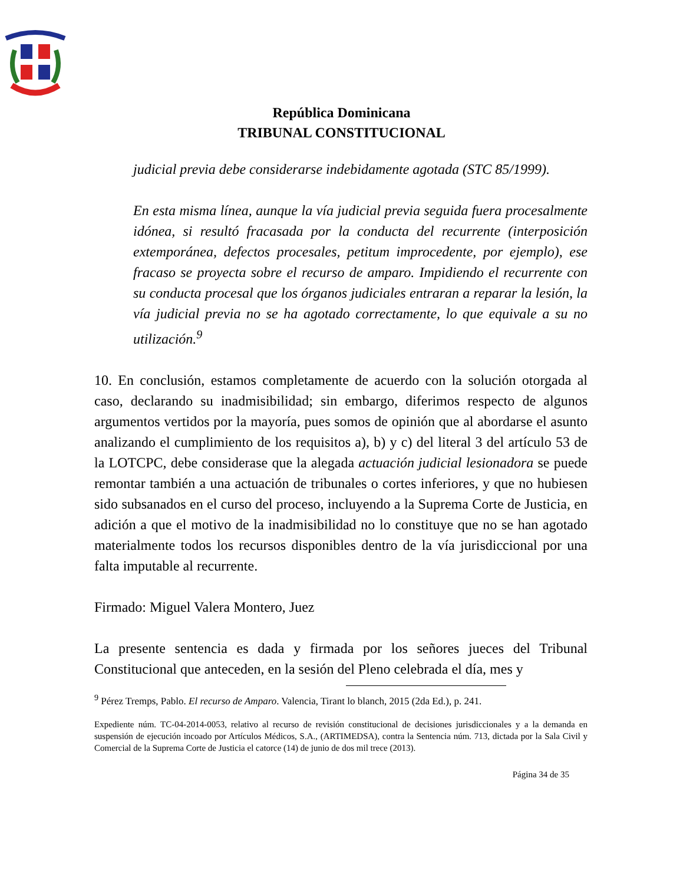República Dominicana
TRIBUNAL CONSTITUCIONAL
judicial previa debe considerarse indebidamente agotada (STC 85/1999).
En esta misma línea, aunque la vía judicial previa seguida fuera procesalmente idónea, si resultó fracasada por la conducta del recurrente (interposición extemporánea, defectos procesales, petitum improcedente, por ejemplo), ese fracaso se proyecta sobre el recurso de amparo. Impidiendo el recurrente con su conducta procesal que los órganos judiciales entraran a reparar la lesión, la vía judicial previa no se ha agotado correctamente, lo que equivale a su no utilización.<sup>9</sup>
10. En conclusión, estamos completamente de acuerdo con la solución otorgada al caso, declarando su inadmisibilidad; sin embargo, diferimos respecto de algunos argumentos vertidos por la mayoría, pues somos de opinión que al abordarse el asunto analizando el cumplimiento de los requisitos a), b) y c) del literal 3 del artículo 53 de la LOTCPC, debe considerase que la alegada actuación judicial lesionadora se puede remontar también a una actuación de tribunales o cortes inferiores, y que no hubiesen sido subsanados en el curso del proceso, incluyendo a la Suprema Corte de Justicia, en adición a que el motivo de la inadmisibilidad no lo constituye que no se han agotado materialmente todos los recursos disponibles dentro de la vía jurisdiccional por una falta imputable al recurrente.
Firmado: Miguel Valera Montero, Juez
La presente sentencia es dada y firmada por los señores jueces del Tribunal Constitucional que anteceden, en la sesión del Pleno celebrada el día, mes y
<sup>9</sup> Pérez Tremps, Pablo. El recurso de Amparo. Valencia, Tirant lo blanch, 2015 (2da Ed.), p. 241.
Expediente núm. TC-04-2014-0053, relativo al recurso de revisión constitucional de decisiones jurisdiccionales y a la demanda en suspensión de ejecución incoado por Artículos Médicos, S.A., (ARTIMEDSA), contra la Sentencia núm. 713, dictada por la Sala Civil y Comercial de la Suprema Corte de Justicia el catorce (14) de junio de dos mil trece (2013).
Página 34 de 35